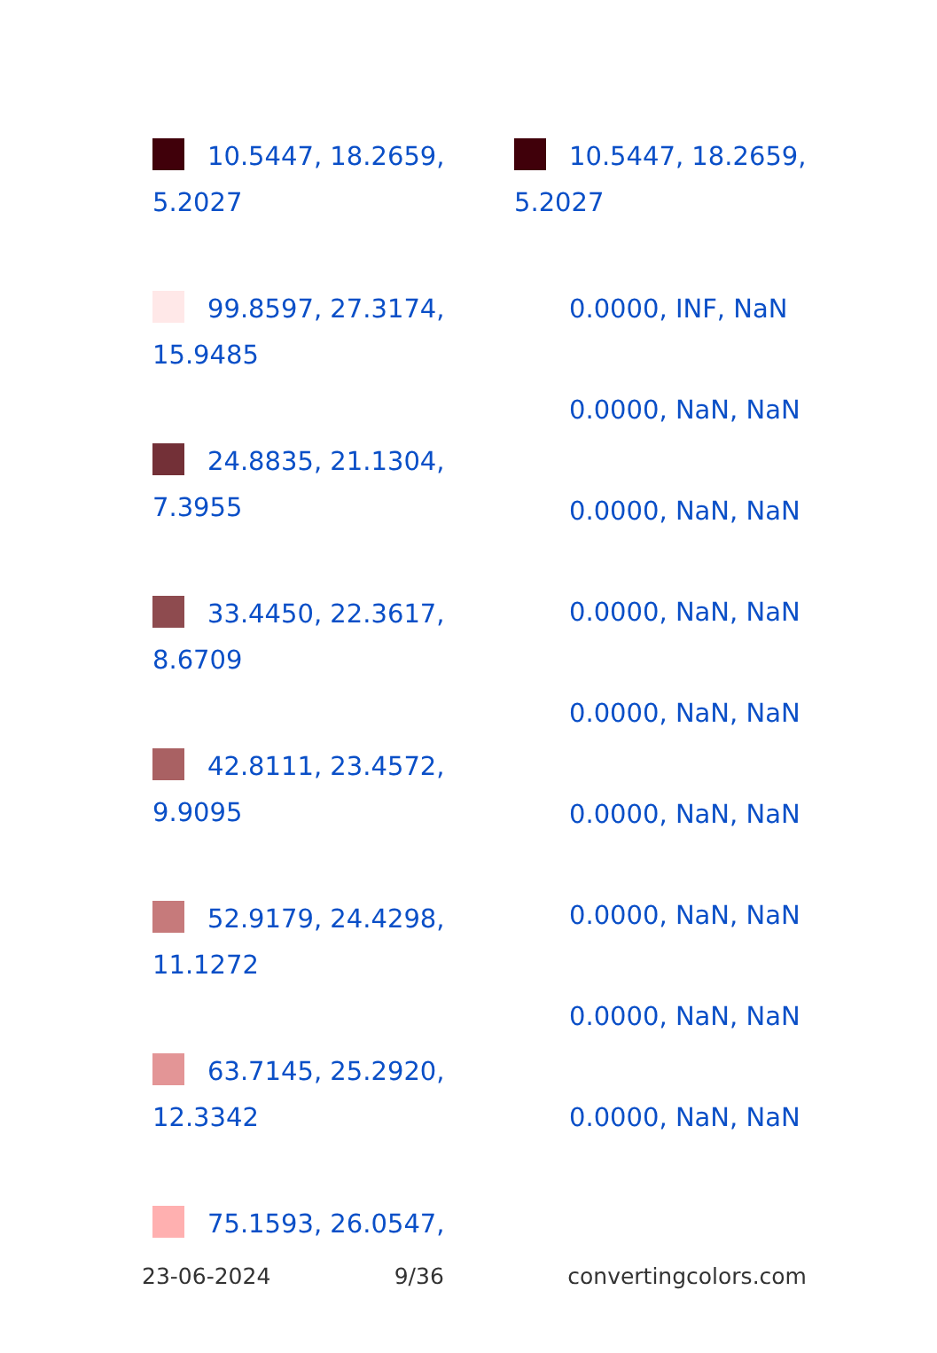10.5447, 18.2659, 5.2027
99.8597, 27.3174, 15.9485
24.8835, 21.1304, 7.3955
33.4450, 22.3617, 8.6709
42.8111, 23.4572, 9.9095
52.9179, 24.4298, 11.1272
63.7145, 25.2920, 12.3342
75.1593, 26.0547,
10.5447, 18.2659, 5.2027
0.0000, INF, NaN
0.0000, NaN, NaN
0.0000, NaN, NaN
0.0000, NaN, NaN
0.0000, NaN, NaN
0.0000, NaN, NaN
0.0000, NaN, NaN
0.0000, NaN, NaN
0.0000, NaN, NaN
23-06-2024 9/36 convertingcolors.com